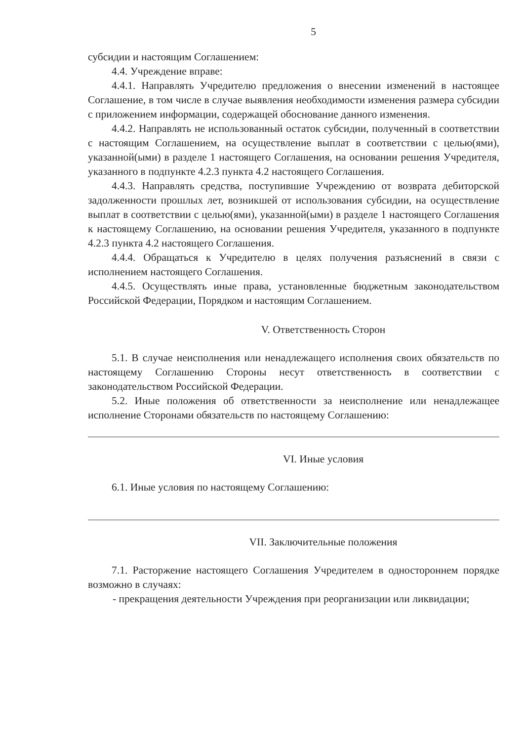5
субсидии и настоящим Соглашением:
4.4. Учреждение вправе:
4.4.1. Направлять Учредителю предложения о внесении изменений в настоящее Соглашение, в том числе в случае выявления необходимости изменения размера субсидии с приложением информации, содержащей обоснование данного изменения.
4.4.2. Направлять не использованный остаток субсидии, полученный в соответствии с настоящим Соглашением, на осуществление выплат в соответствии с целью(ями), указанной(ыми) в разделе 1 настоящего Соглашения, на основании решения Учредителя, указанного в подпункте 4.2.3 пункта 4.2 настоящего Соглашения.
4.4.3. Направлять средства, поступившие Учреждению от возврата дебиторской задолженности прошлых лет, возникшей от использования субсидии, на осуществление выплат в соответствии с целью(ями), указанной(ыми) в разделе 1 настоящего Соглашения к настоящему Соглашению, на основании решения Учредителя, указанного в подпункте 4.2.3 пункта 4.2 настоящего Соглашения.
4.4.4. Обращаться к Учредителю в целях получения разъяснений в связи с исполнением настоящего Соглашения.
4.4.5. Осуществлять иные права, установленные бюджетным законодательством Российской Федерации, Порядком и настоящим Соглашением.
V. Ответственность Сторон
5.1. В случае неисполнения или ненадлежащего исполнения своих обязательств по настоящему Соглашению Стороны несут ответственность в соответствии с законодательством Российской Федерации.
5.2. Иные положения об ответственности за неисполнение или ненадлежащее исполнение Сторонами обязательств по настоящему Соглашению:
VI. Иные условия
6.1. Иные условия по настоящему Соглашению:
VII. Заключительные положения
7.1. Расторжение настоящего Соглашения Учредителем в одностороннем порядке возможно в случаях:
- прекращения деятельности Учреждения при реорганизации или ликвидации;